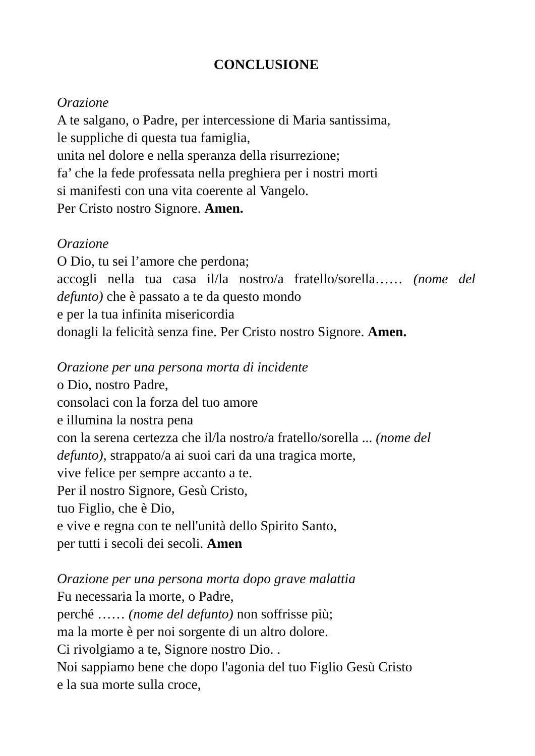CONCLUSIONE
Orazione
A te salgano, o Padre, per intercessione di Maria santissima,
le suppliche di questa tua famiglia,
unita nel dolore e nella speranza della risurrezione;
fa’ che la fede professata nella preghiera per i nostri morti
si manifesti con una vita coerente al Vangelo.
Per Cristo nostro Signore. Amen.
Orazione
O Dio, tu sei l’amore che perdona;
accogli nella tua casa il/la nostro/a fratello/sorella…… (nome del
defunto) che è passato a te da questo mondo
e per la tua infinita misericordia
donagli la felicità senza fine. Per Cristo nostro Signore. Amen.
Orazione per una persona morta di incidente
o Dio, nostro Padre,
consolaci con la forza del tuo amore
e illumina la nostra pena
con la serena certezza che il/la nostro/a fratello/sorella ... (nome del defunto), strappato/a ai suoi cari da una tragica morte,
vive felice per sempre accanto a te.
Per il nostro Signore, Gesù Cristo,
tuo Figlio, che è Dio,
e vive e regna con te nell'unità dello Spirito Santo,
per tutti i secoli dei secoli. Amen
Orazione per una persona morta dopo grave malattia
Fu necessaria la morte, o Padre,
perché …… (nome del defunto) non soffrisse più;
ma la morte è per noi sorgente di un altro dolore.
Ci rivolgiamo a te, Signore nostro Dio. .
Noi sappiamo bene che dopo l'agonia del tuo Figlio Gesù Cristo
e la sua morte sulla croce,